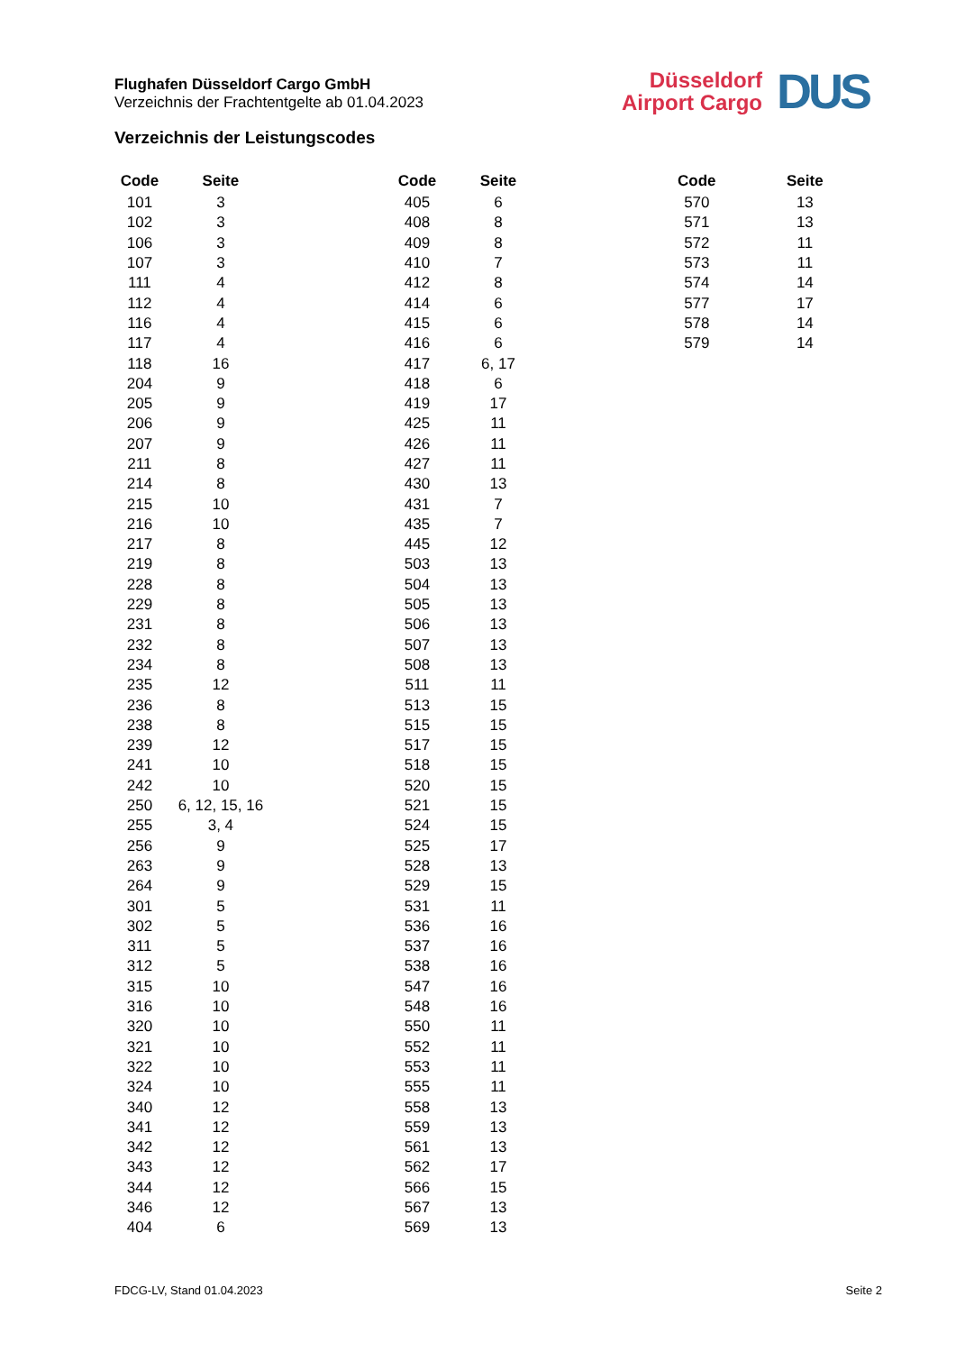Flughafen Düsseldorf Cargo GmbH
Verzeichnis der Frachtentgelte ab 01.04.2023
Düsseldorf
Airport Cargo
DUS
Verzeichnis der Leistungscodes
| Code | Seite |
| --- | --- |
| 101 | 3 |
| 102 | 3 |
| 106 | 3 |
| 107 | 3 |
| 111 | 4 |
| 112 | 4 |
| 116 | 4 |
| 117 | 4 |
| 118 | 16 |
| 204 | 9 |
| 205 | 9 |
| 206 | 9 |
| 207 | 9 |
| 211 | 8 |
| 214 | 8 |
| 215 | 10 |
| 216 | 10 |
| 217 | 8 |
| 219 | 8 |
| 228 | 8 |
| 229 | 8 |
| 231 | 8 |
| 232 | 8 |
| 234 | 8 |
| 235 | 12 |
| 236 | 8 |
| 238 | 8 |
| 239 | 12 |
| 241 | 10 |
| 242 | 10 |
| 250 | 6, 12, 15, 16 |
| 255 | 3, 4 |
| 256 | 9 |
| 263 | 9 |
| 264 | 9 |
| 301 | 5 |
| 302 | 5 |
| 311 | 5 |
| 312 | 5 |
| 315 | 10 |
| 316 | 10 |
| 320 | 10 |
| 321 | 10 |
| 322 | 10 |
| 324 | 10 |
| 340 | 12 |
| 341 | 12 |
| 342 | 12 |
| 343 | 12 |
| 344 | 12 |
| 346 | 12 |
| 404 | 6 |
| Code | Seite |
| --- | --- |
| 405 | 6 |
| 408 | 8 |
| 409 | 8 |
| 410 | 7 |
| 412 | 8 |
| 414 | 6 |
| 415 | 6 |
| 416 | 6 |
| 417 | 6, 17 |
| 418 | 6 |
| 419 | 17 |
| 425 | 11 |
| 426 | 11 |
| 427 | 11 |
| 430 | 13 |
| 431 | 7 |
| 435 | 7 |
| 445 | 12 |
| 503 | 13 |
| 504 | 13 |
| 505 | 13 |
| 506 | 13 |
| 507 | 13 |
| 508 | 13 |
| 511 | 11 |
| 513 | 15 |
| 515 | 15 |
| 517 | 15 |
| 518 | 15 |
| 520 | 15 |
| 521 | 15 |
| 524 | 15 |
| 525 | 17 |
| 528 | 13 |
| 529 | 15 |
| 531 | 11 |
| 536 | 16 |
| 537 | 16 |
| 538 | 16 |
| 547 | 16 |
| 548 | 16 |
| 550 | 11 |
| 552 | 11 |
| 553 | 11 |
| 555 | 11 |
| 558 | 13 |
| 559 | 13 |
| 561 | 13 |
| 562 | 17 |
| 566 | 15 |
| 567 | 13 |
| 569 | 13 |
| Code | Seite |
| --- | --- |
| 570 | 13 |
| 571 | 13 |
| 572 | 11 |
| 573 | 11 |
| 574 | 14 |
| 577 | 17 |
| 578 | 14 |
| 579 | 14 |
FDCG-LV, Stand 01.04.2023 Seite 2